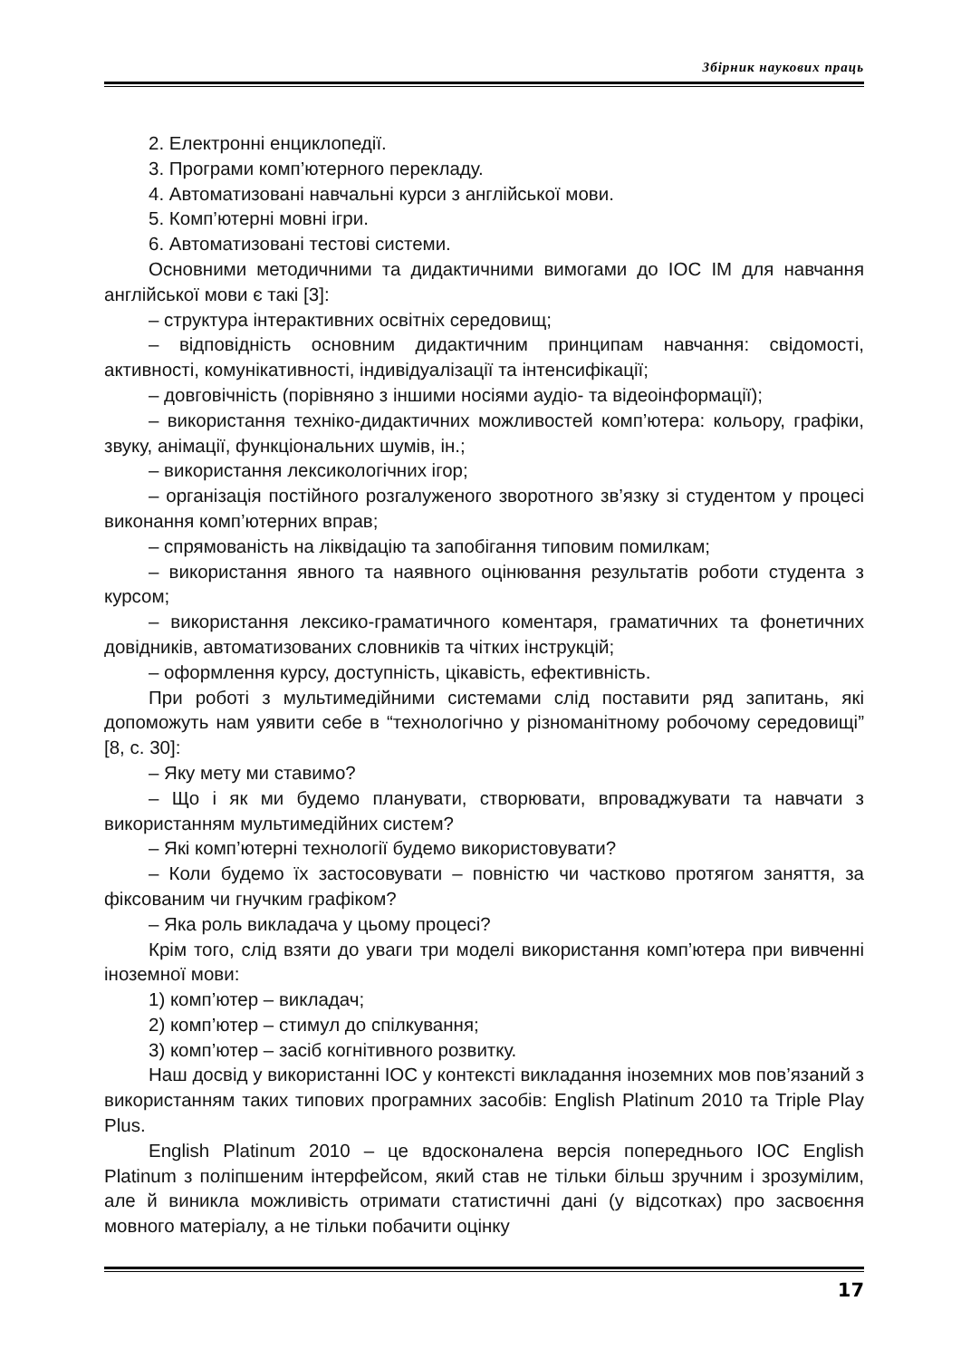Збірник наукових праць
2. Електронні енциклопедії.
3. Програми комп’ютерного перекладу.
4. Автоматизовані навчальні курси з англійської мови.
5. Комп’ютерні мовні ігри.
6. Автоматизовані тестові системи.
Основними методичними та дидактичними вимогами до ІОС ІМ для навчання англійської мови є такі [3]:
– структура інтерактивних освітніх середовищ;
– відповідність основним дидактичним принципам навчання: свідомості, активності, комунікативності, індивідуалізації та інтенсифікації;
– довговічність (порівняно з іншими носіями аудіо- та відеоінформації);
– використання техніко-дидактичних можливостей комп’ютера: кольору, графіки, звуку, анімації, функціональних шумів, ін.;
– використання лексикологічних ігор;
– організація постійного розгалуженого зворотного зв’язку зі студентом у процесі виконання комп’ютерних вправ;
– спрямованість на ліквідацію та запобігання типовим помилкам;
– використання явного та наявного оцінювання результатів роботи студента з курсом;
– використання лексико-граматичного коментаря, граматичних та фонетичних довідників, автоматизованих словників та чітких інструкцій;
– оформлення курсу, доступність, цікавість, ефективність.
При роботі з мультимедійними системами слід поставити ряд запитань, які допоможуть нам уявити себе в “технологічно у різноманітному робочому середовищі” [8, с. 30]:
– Яку мету ми ставимо?
– Що і як ми будемо планувати, створювати, впроваджувати та навчати з використанням мультимедійних систем?
– Які комп’ютерні технології будемо використовувати?
– Коли будемо їх застосовувати – повністю чи частково протягом заняття, за фіксованим чи гнучким графіком?
– Яка роль викладача у цьому процесі?
Крім того, слід взяти до уваги три моделі використання комп’ютера при вивченні іноземної мови:
1) комп’ютер – викладач;
2) комп’ютер – стимул до спілкування;
3) комп’ютер – засіб когнітивного розвитку.
Наш досвід у використанні ІОС у контексті викладання іноземних мов пов’язаний з використанням таких типових програмних засобів: English Platinum 2010 та Triple Play Plus.
English Platinum 2010 – це вдосконалена версія попереднього ІОС English Platinum з поліпшеним інтерфейсом, який став не тільки більш зручним і зрозумілим, але й виникла можливість отримати статистичні дані (у відсотках) про засвоєння мовного матеріалу, а не тільки побачити оцінку
17